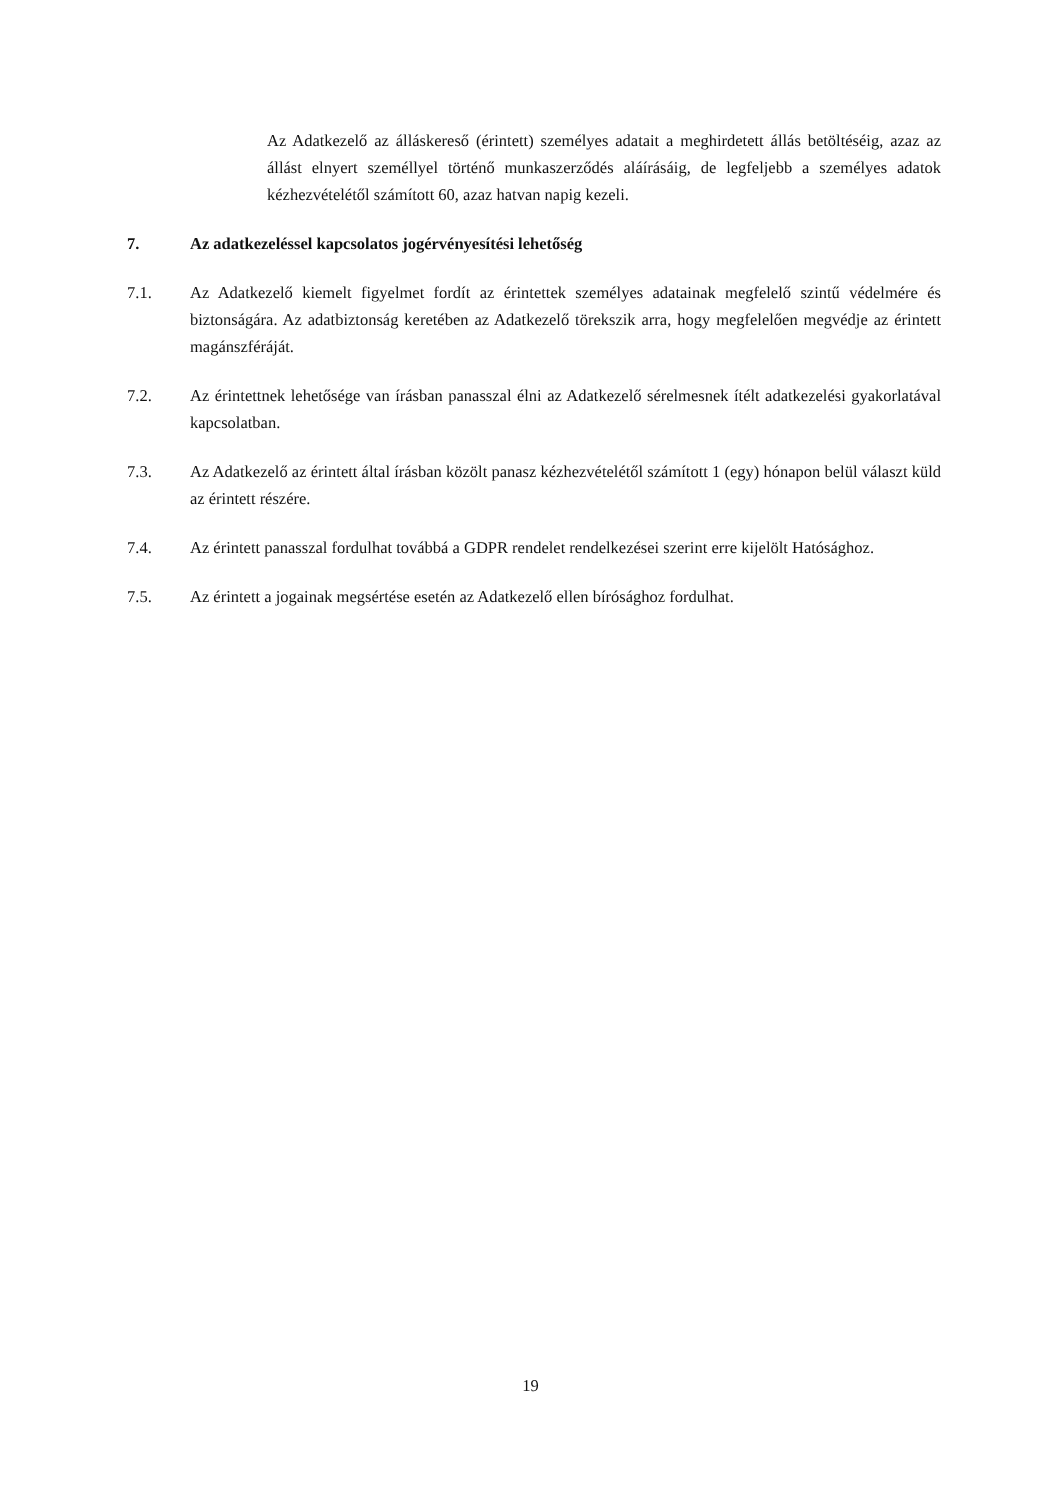Az Adatkezelő az álláskereső (érintett) személyes adatait a meghirdetett állás betöltéséig, azaz az állást elnyert személlyel történő munkaszerződés aláírásáig, de legfeljebb a személyes adatok kézhezvételétől számított 60, azaz hatvan napig kezeli.
7. Az adatkezeléssel kapcsolatos jogérvényesítési lehetőség
7.1. Az Adatkezelő kiemelt figyelmet fordít az érintettek személyes adatainak megfelelő szintű védelmére és biztonságára. Az adatbiztonság keretében az Adatkezelő törekszik arra, hogy megfelelően megvédje az érintett magánszféráját.
7.2. Az érintettnek lehetősége van írásban panasszal élni az Adatkezelő sérelmesnek ítélt adatkezelési gyakorlatával kapcsolatban.
7.3. Az Adatkezelő az érintett által írásban közölt panasz kézhezvételétől számított 1 (egy) hónapon belül választ küld az érintett részére.
7.4. Az érintett panasszal fordulhat továbbá a GDPR rendelet rendelkezései szerint erre kijelölt Hatósághoz.
7.5. Az érintett a jogainak megsértése esetén az Adatkezelő ellen bírósághoz fordulhat.
19